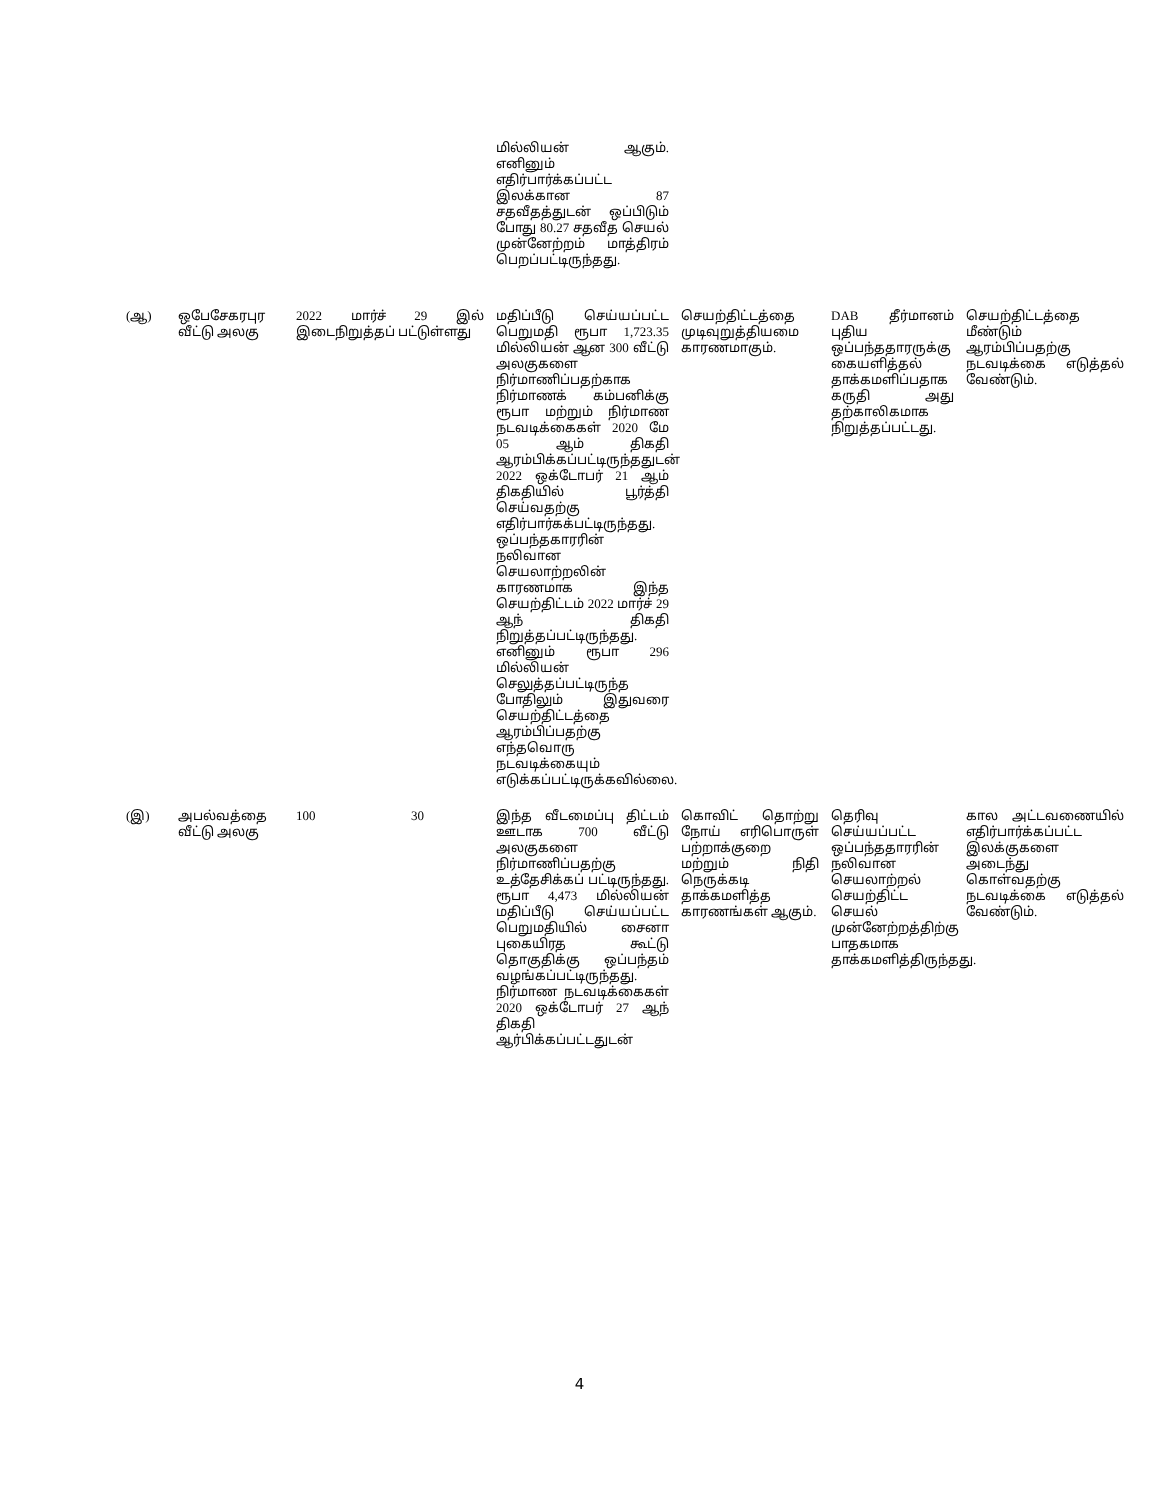| | | | | மில்லியன் ஆகும். எனினும் எதிர்பார்க்கப்பட்ட இலக்கான 87 சதவீதத்துடன் ஒப்பிடும் போது 80.27 சதவீத செயல் முன்னேற்றம் மாத்திரம் பெறப்பட்டிருந்தது. | | | |
| (ஆ) | ஒபேசேகரபுர வீட்டு அலகு | 2022 மார்ச் 29 இல் இடைநிறுத்தப் பட்டுள்ளது | | மதிப்பீடு செய்யப்பட்ட பெறுமதி ரூபா 1,723.35 மில்லியன் ஆன 300 வீட்டு அலகுகளை நிர்மாணிப்பதற்காக நிர்மாணக் கம்பனிக்கு ரூபா மற்றும் நிர்மாண நடவடிக்கைகள் 2020 மே 05 ஆம் திகதி ஆரம்பிக்கப்பட்டிருந்ததுடன் 2022 ஒக்டோபர் 21 ஆம் திகதியில் பூர்த்தி செய்வதற்கு எதிர்பார்கக்பட்டிருந்தது. ஒப்பந்தகாரரின் நலிவான செயலாற்றலின் காரணமாக இந்த செயற்திட்டம் 2022 மார்ச் 29 ஆந் திகதி நிறுத்தப்பட்டிருந்தது. எனினும் ரூபா 296 மில்லியன் செலுத்தப்பட்டிருந்த போதிலும் இதுவரை செயற்திட்டத்தை ஆரம்பிப்பதற்கு எந்தவொரு நடவடிக்கையும் எடுக்கப்பட்டிருக்கவில்லை. | செயற்திட்டத்தை முடிவுறுத்தியமை காரணமாகும். | DAB தீர்மானம் புதிய ஒப்பந்ததாரருக்கு கையளித்தல் தாக்கமளிப்பதாக கருதி அது தற்காலிகமாக நிறுத்தப்பட்டது. | செயற்திட்டத்தை மீண்டும் ஆரம்பிப்பதற்கு நடவடிக்கை எடுத்தல் வேண்டும். |
| (இ) | அபல்வத்தை வீட்டு அலகு | 100 | 30 | இந்த வீடமைப்பு திட்டம் ஊடாக 700 வீட்டு அலகுகளை நிர்மாணிப்பதற்கு உத்தேசிக்கப் பட்டிருந்தது. ரூபா 4,473 மில்லியன் மதிப்பீடு செய்யப்பட்ட பெறுமதியில் சைனா புகையிரத கூட்டு தொகுதிக்கு ஒப்பந்தம் வழங்கப்பட்டிருந்தது. நிர்மாண நடவடிக்கைகள் 2020 ஒக்டோபர் 27 ஆந் திகதி ஆர்பிக்கப்பட்டதுடன் | கொவிட் தொற்று நோய் எரிபொருள் பற்றாக்குறை மற்றும் நிதி நெருக்கடி தாக்கமளித்த காரணங்கள் ஆகும். | தெரிவு செய்யப்பட்ட ஒப்பந்ததாரரின் நலிவான செயலாற்றல் செயற்திட்ட செயல் முன்னேற்றத்திற்கு பாதகமாக தாக்கமளித்திருந்தது. | கால அட்டவணையில் எதிர்பார்க்கப்பட்ட இலக்குகளை அடைந்து கொள்வதற்கு நடவடிக்கை எடுத்தல் வேண்டும். |
4